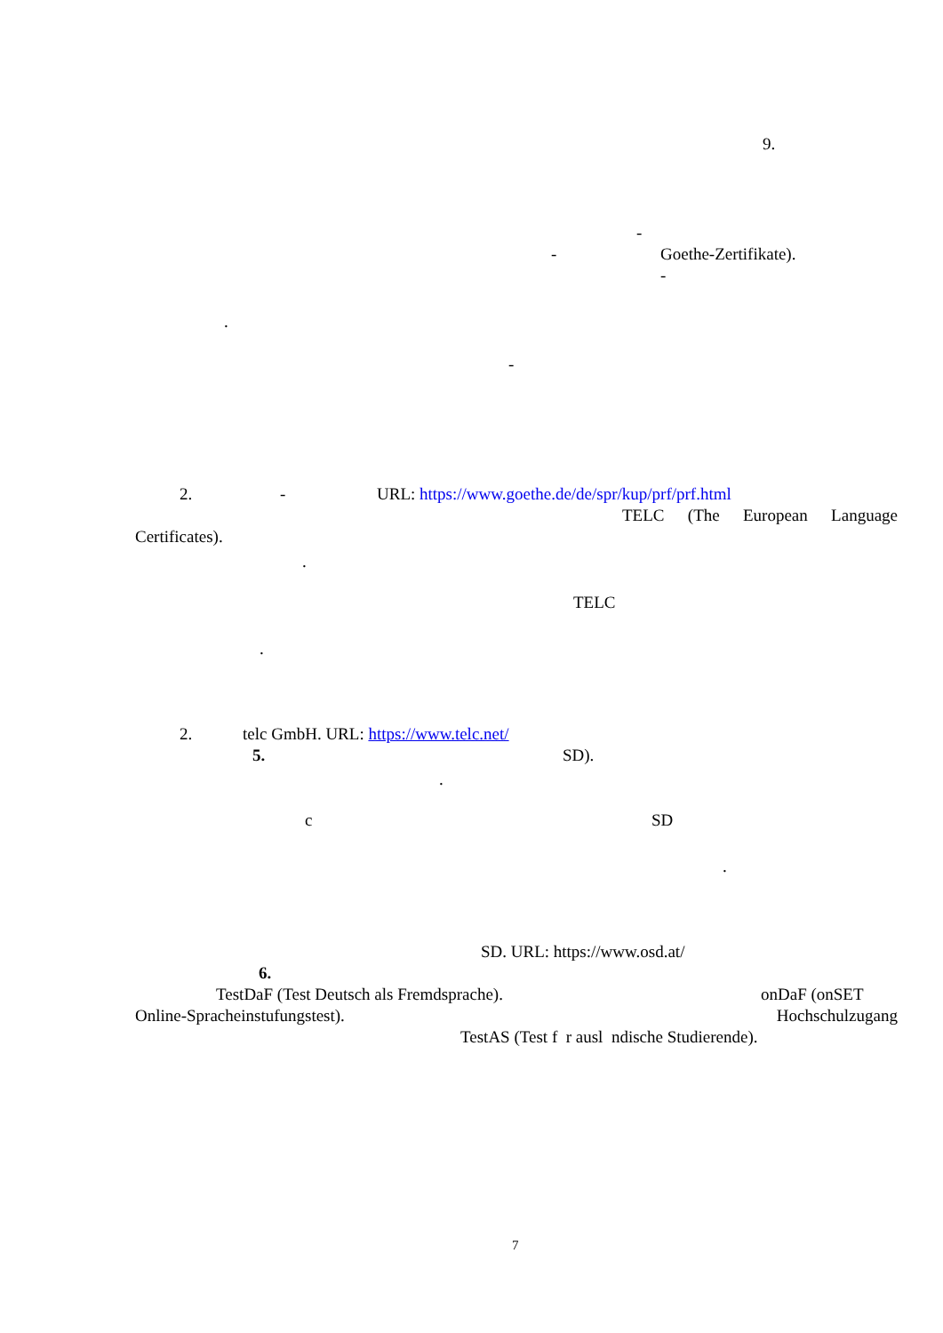9.
-
- Goethe-Zertifikate).
-
.
-
2. - URL: https://www.goethe.de/de/spr/kup/prf/prf.html
TELC (The European Language
Certificates).
.
TELC
.
2. telc GmbH. URL: https://www.telc.net/
5. SD).
.
c SD
.
SD. URL: https://www.osd.at/
6.
TestDaF (Test Deutsch als Fremdsprache). onDaF (onSET
Online-Spracheinstufungstest). Hochschulzugang
TestAS (Test f r ausl ndische Studierende).
7